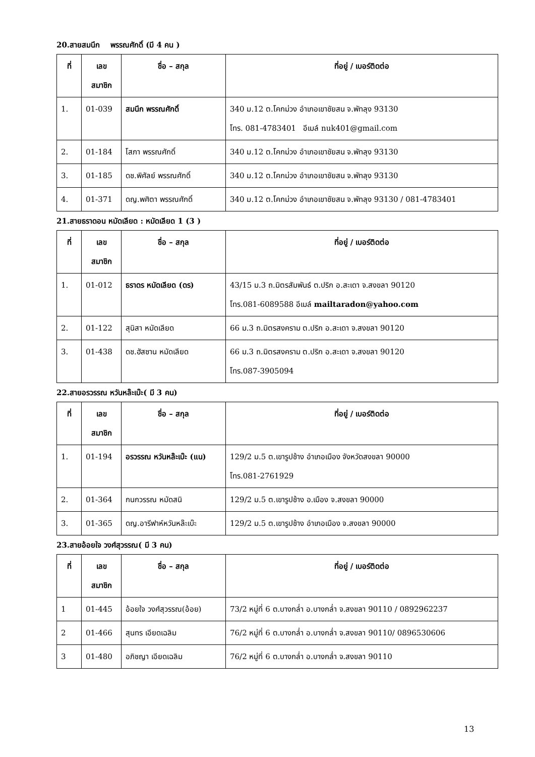20.สายสมนึก พรรณศักดิ์ (มี 4 คน )
| ที่ | เลข สมาชิก | ชื่อ – สกุล | ที่อยู่ / เบอร์ติดต่อ |
| --- | --- | --- | --- |
| 1. | 01-039 | สมนึก พรรณศักดิ์ | 340 ม.12 ต.โคกม่วง อำเภอเขาชัยสน จ.พัทลุง 93130 โทร. 081-4783401 อีเมล์ nuk401@gmail.com |
| 2. | 01-184 | โสภา พรรณศักดิ์ | 340 ม.12 ต.โคกม่วง อำเภอเขาชัยสน จ.พัทลุง 93130 |
| 3. | 01-185 | ดช.พิศัลย์ พรรณศักดิ์ | 340 ม.12 ต.โคกม่วง อำเภอเขาชัยสน จ.พัทลุง 93130 |
| 4. | 01-371 | ดญ.พศิตา พรรณศักดิ์ | 340 ม.12 ต.โคกม่วง อำเภอเขาชัยสน จ.พัทลุง 93130 / 081-4783401 |
21.สายธราดอน หมัดเลียด : หมัดเลียด 1 (3 )
| ที่ | เลข สมาชิก | ชื่อ – สกุล | ที่อยู่ / เบอร์ติดต่อ |
| --- | --- | --- | --- |
| 1. | 01-012 | ธราดร หมัดเลียด (ดร) | 43/15 ม.3 ถ.มิตรสัมพันธ์ ต.ปริก อ.สะเดา จ.สงขลา 90120 โทร.081-6089588 อีเมล์ mailtaradon@yahoo.com |
| 2. | 01-122 | สุนิสา หมัดเลียด | 66 ม.3 ถ.มิตรสงคราม ต.ปริก อ.สะเดา จ.สงขลา 90120 |
| 3. | 01-438 | ดช.ฮัสซาน หมัดเลียด | 66 ม.3 ถ.มิตรสงคราม ต.ปริก อ.สะเดา จ.สงขลา 90120 โทร.087-3905094 |
22.สายอรวรรณ หวันหล๊ะเบ๊ะ( มี 3 คน)
| ที่ | เลข สมาชิก | ชื่อ – สกุล | ที่อยู่ / เบอร์ติดต่อ |
| --- | --- | --- | --- |
| 1. | 01-194 | อรวรรณ หวันหล๊ะเบ๊ะ (แน) | 129/2 ม.5 ต.เขารูปช้าง อำเภอเมือง จังหวัดสงขลา 90000 โทร.081-2761929 |
| 2. | 01-364 | กนกวรรณ หมัดสนิ | 129/2 ม.5 ต.เขารูปช้าง อ.เมือง จ.สงขลา 90000 |
| 3. | 01-365 | ดญ.อารีฟาห์หวันหล๊ะเบ๊ะ | 129/2 ม.5 ต.เขารูปช้าง อำเภอเมือง จ.สงขลา 90000 |
23.สายอ้อยใจ วงศ์สุวรรณ( มี 3 คน)
| ที่ | เลข สมาชิก | ชื่อ – สกุล | ที่อยู่ / เบอร์ติดต่อ |
| --- | --- | --- | --- |
| 1 | 01-445 | อ้อยใจ วงศ์สุวรรณ(อ้อย) | 73/2 หมู่ที่ 6 ต.บางกล่ำ อ.บางกล่ำ จ.สงขลา 90110 / 0892962237 |
| 2 | 01-466 | สุนทร เอียดเฉลิม | 76/2 หมู่ที่ 6 ต.บางกล่ำ อ.บางกล่ำ จ.สงขลา 90110/ 0896530606 |
| 3 | 01-480 | อภิชญา เอียดเฉลิม | 76/2 หมู่ที่ 6 ต.บางกล่ำ อ.บางกล่ำ จ.สงขลา 90110 |
13